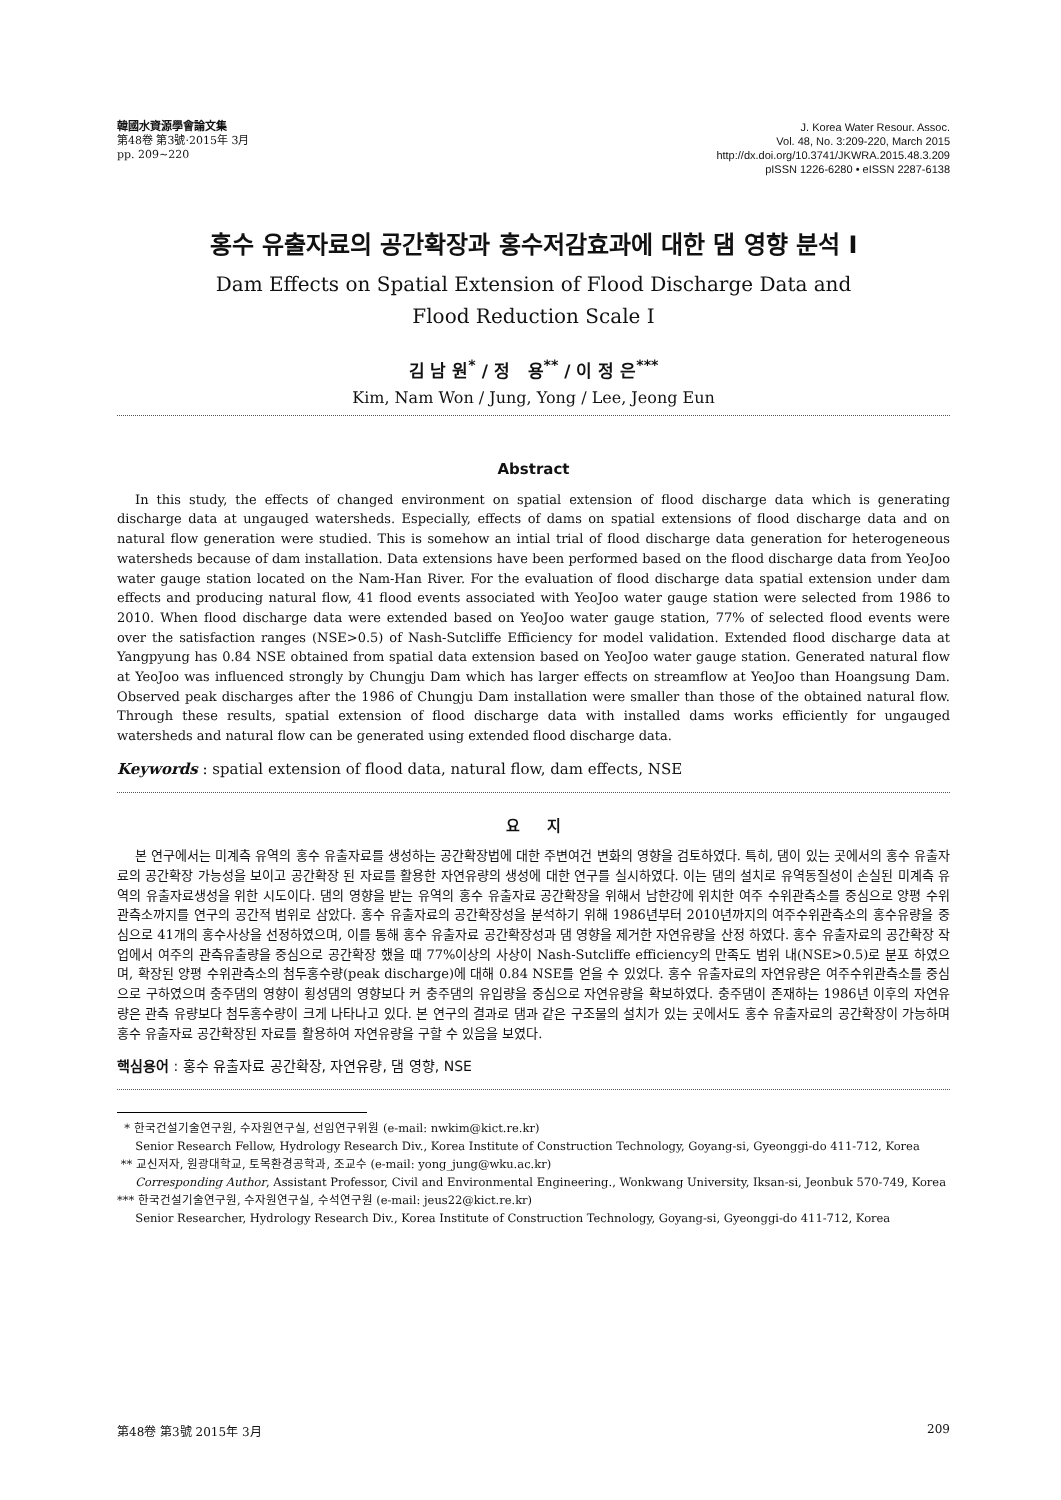韓國水資源學會論文集
第48卷 第3號·2015年 3月
pp. 209~220
J. Korea Water Resour. Assoc.
Vol. 48, No. 3:209-220, March 2015
http://dx.doi.org/10.3741/JKWRA.2015.48.3.209
pISSN 1226-6280 • eISSN 2287-6138
홍수 유출자료의 공간확장과 홍수저감효과에 대한 댐 영향 분석 I
Dam Effects on Spatial Extension of Flood Discharge Data and
Flood Reduction Scale I
김 남 원<sup>*</sup> / 정 용<sup>**</sup> / 이 정 은<sup>***</sup>
Kim, Nam Won / Jung, Yong / Lee, Jeong Eun
Abstract
In this study, the effects of changed environment on spatial extension of flood discharge data which is generating discharge data at ungauged watersheds. Especially, effects of dams on spatial extensions of flood discharge data and on natural flow generation were studied. This is somehow an intial trial of flood discharge data generation for heterogeneous watersheds because of dam installation. Data extensions have been performed based on the flood discharge data from YeoJoo water gauge station located on the Nam-Han River. For the evaluation of flood discharge data spatial extension under dam effects and producing natural flow, 41 flood events associated with YeoJoo water gauge station were selected from 1986 to 2010. When flood discharge data were extended based on YeoJoo water gauge station, 77% of selected flood events were over the satisfaction ranges (NSE>0.5) of Nash-Sutcliffe Efficiency for model validation. Extended flood discharge data at Yangpyung has 0.84 NSE obtained from spatial data extension based on YeoJoo water gauge station. Generated natural flow at YeoJoo was influenced strongly by Chungju Dam which has larger effects on streamflow at YeoJoo than Hoangsung Dam. Observed peak discharges after the 1986 of Chungju Dam installation were smaller than those of the obtained natural flow. Through these results, spatial extension of flood discharge data with installed dams works efficiently for ungauged watersheds and natural flow can be generated using extended flood discharge data.
Keywords : spatial extension of flood data, natural flow, dam effects, NSE
요 지
본 연구에서는 미계측 유역의 홍수 유출자료를 생성하는 공간확장법에 대한 주변여건 변화의 영향을 검토하였다. 특히, 댐이 있는 곳에서의 홍수 유출자료의 공간확장 가능성을 보이고 공간확장 된 자료를 활용한 자연유량의 생성에 대한 연구를 실시하였다. 이는 댐의 설치로 유역동질성이 손실된 미계측 유역의 유출자료생성을 위한 시도이다. 댐의 영향을 받는 유역의 홍수 유출자료 공간확장을 위해서 남한강에 위치한 여주 수위관측소를 중심으로 양평 수위관측소까지를 연구의 공간적 범위로 삼았다. 홍수 유출자료의 공간확장성을 분석하기 위해 1986년부터 2010년까지의 여주수위관측소의 홍수유량을 중심으로 41개의 홍수사상을 선정하였으며, 이를 통해 홍수 유출자료 공간확장성과 댐 영향을 제거한 자연유량을 산정 하였다. 홍수 유출자료의 공간확장 작업에서 여주의 관측유출량을 중심으로 공간확장 했을 때 77%이상의 사상이 Nash-Sutcliffe efficiency의 만족도 범위 내(NSE>0.5)로 분포 하였으며, 확장된 양평 수위관측소의 첨두홍수량(peak discharge)에 대해 0.84 NSE를 얻을 수 있었다. 홍수 유출자료의 자연유량은 여주수위관측소를 중심으로 구하였으며 충주댐의 영향이 횡성댐의 영향보다 커 충주댐의 유입량을 중심으로 자연유량을 확보하였다. 충주댐이 존재하는 1986년 이후의 자연유량은 관측 유량보다 첨두홍수량이 크게 나타나고 있다. 본 연구의 결과로 댐과 같은 구조물의 설치가 있는 곳에서도 홍수 유출자료의 공간확장이 가능하며 홍수 유출자료 공간확장된 자료를 활용하여 자연유량을 구할 수 있음을 보였다.
핵심용어 : 홍수 유출자료 공간확장, 자연유량, 댐 영향, NSE
* 한국건설기술연구원, 수자원연구실, 선임연구위원 (e-mail: nwkim@kict.re.kr)
Senior Research Fellow, Hydrology Research Div., Korea Institute of Construction Technology, Goyang-si, Gyeonggi-do 411-712, Korea
** 교신저자, 원광대학교, 토목환경공학과, 조교수 (e-mail: yong_jung@wku.ac.kr)
Corresponding Author, Assistant Professor, Civil and Environmental Engineering., Wonkwang University, Iksan-si, Jeonbuk 570-749, Korea
*** 한국건설기술연구원, 수자원연구실, 수석연구원 (e-mail: jeus22@kict.re.kr)
Senior Researcher, Hydrology Research Div., Korea Institute of Construction Technology, Goyang-si, Gyeonggi-do 411-712, Korea
第48卷 第3號 2015年 3月 209